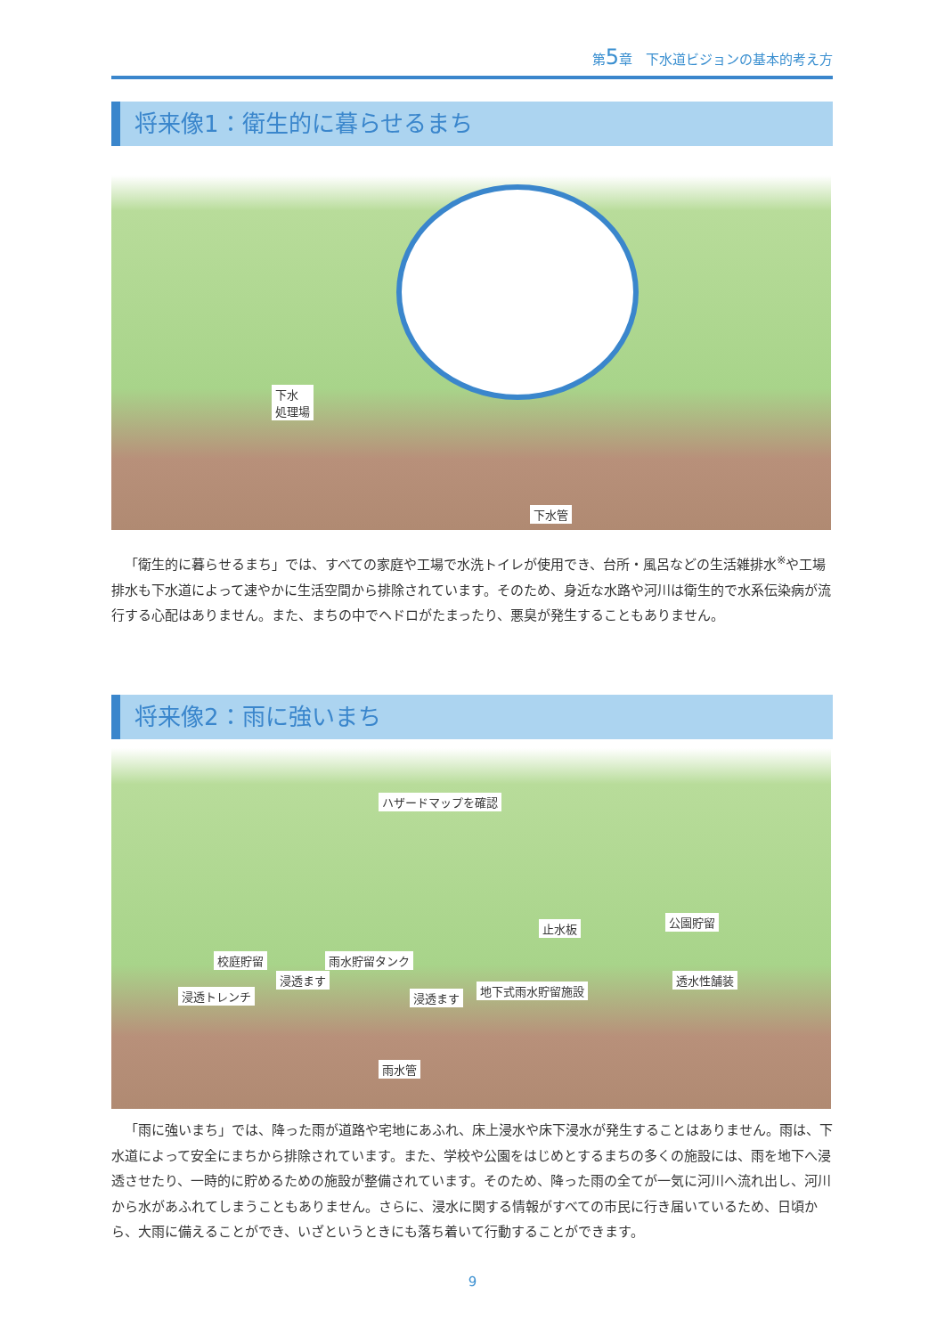第5章　下水道ビジョンの基本的考え方
将来像1：衛生的に暮らせるまち
下水
処理場
下水管
「衛生的に暮らせるまち」では、すべての家庭や工場で水洗トイレが使用でき、台所・風呂などの生活雑排水<sup>※</sup>や工場排水も下水道によって速やかに生活空間から排除されています。そのため、身近な水路や河川は衛生的で水系伝染病が流行する心配はありません。また、まちの中でヘドロがたまったり、悪臭が発生することもありません。
将来像2：雨に強いまち
ハザードマップを確認
止水板 公園貯留
校庭貯留 雨水貯留タンク
浸透ます
浸透トレンチ 浸透ます
地下式雨水貯留施設
透水性舗装
雨水管
「雨に強いまち」では、降った雨が道路や宅地にあふれ、床上浸水や床下浸水が発生することはありません。雨は、下水道によって安全にまちから排除されています。また、学校や公園をはじめとするまちの多くの施設には、雨を地下へ浸透させたり、一時的に貯めるための施設が整備されています。そのため、降った雨の全てが一気に河川へ流れ出し、河川から水があふれてしまうこともありません。さらに、浸水に関する情報がすべての市民に行き届いているため、日頃から、大雨に備えることができ、いざというときにも落ち着いて行動することができます。
9